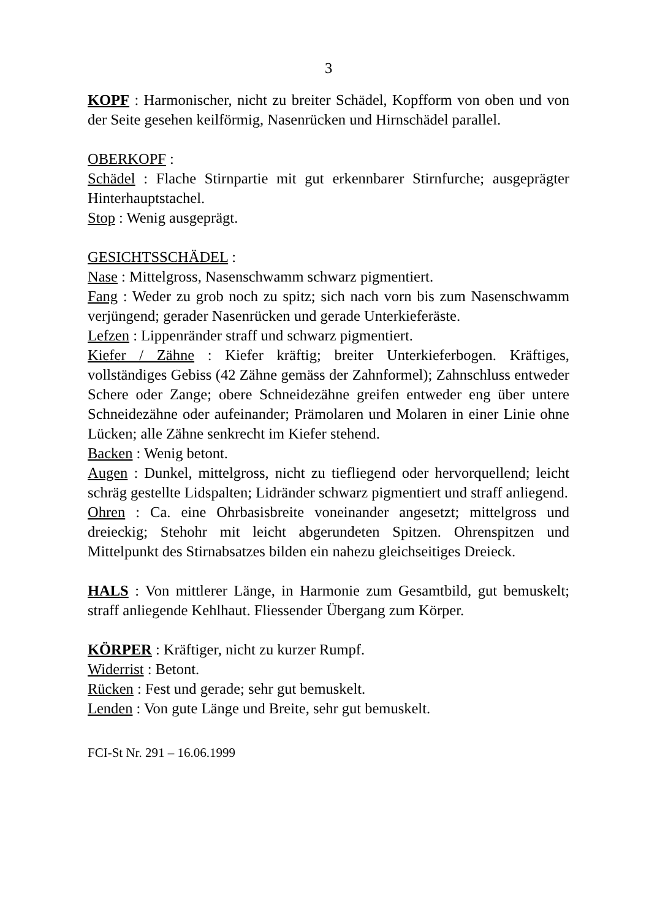3
KOPF : Harmonischer, nicht zu breiter Schädel, Kopfform von oben und von der Seite gesehen keilförmig, Nasenrücken und Hirnschädel parallel.
OBERKOPF :
Schädel : Flache Stirnpartie mit gut erkennbarer Stirnfurche; ausgeprägter Hinterhauptstachel.
Stop : Wenig ausgeprägt.
GESICHTSSCHÄDEL :
Nase : Mittelgross, Nasenschwamm schwarz pigmentiert.
Fang : Weder zu grob noch zu spitz; sich nach vorn bis zum Nasenschwamm verjüngend; gerader Nasenrücken und gerade Unterkieferäste.
Lefzen : Lippenränder straff und schwarz pigmentiert.
Kiefer / Zähne : Kiefer kräftig; breiter Unterkieferbogen. Kräftiges, vollständiges Gebiss (42 Zähne gemäss der Zahnformel); Zahnschluss entweder Schere oder Zange; obere Schneidezähne greifen entweder eng über untere Schneidezähne oder aufeinander; Prämolaren und Molaren in einer Linie ohne Lücken; alle Zähne senkrecht im Kiefer stehend.
Backen : Wenig betont.
Augen : Dunkel, mittelgross, nicht zu tiefliegend oder hervorquellend; leicht schräg gestellte Lidspalten; Lidränder schwarz pigmentiert und straff anliegend.
Ohren : Ca. eine Ohrbasisbreite voneinander angesetzt; mittelgross und dreieckig; Stehohr mit leicht abgerundeten Spitzen. Ohrenspitzen und Mittelpunkt des Stirnabsatzes bilden ein nahezu gleichseitiges Dreieck.
HALS : Von mittlerer Länge, in Harmonie zum Gesamtbild, gut bemuskelt; straff anliegende Kehlhaut. Fliessender Übergang zum Körper.
KÖRPER : Kräftiger, nicht zu kurzer Rumpf.
Widerrist : Betont.
Rücken : Fest und gerade; sehr gut bemuskelt.
Lenden : Von gute Länge und Breite, sehr gut bemuskelt.
FCI-St Nr. 291 – 16.06.1999